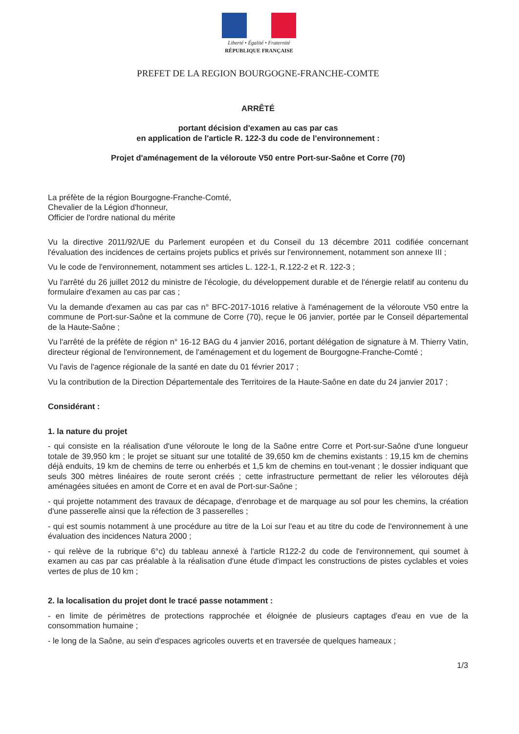Liberté • Égalité • Fraternité
RÉPUBLIQUE FRANÇAISE
PREFET DE LA REGION BOURGOGNE-FRANCHE-COMTE
ARRÊTÉ
portant décision d'examen au cas par cas
en application de l'article R. 122-3 du code de l'environnement :
Projet d'aménagement de la véloroute V50 entre Port-sur-Saône et Corre (70)
La préfète de la région Bourgogne-Franche-Comté,
Chevalier de la Légion d'honneur,
Officier de l'ordre national du mérite
Vu la directive 2011/92/UE du Parlement européen et du Conseil du 13 décembre 2011 codifiée concernant l'évaluation des incidences de certains projets publics et privés sur l'environnement, notamment son annexe III ;
Vu le code de l'environnement, notamment ses articles L. 122-1, R.122-2 et R. 122-3 ;
Vu l'arrêté du 26 juillet 2012 du ministre de l'écologie, du développement durable et de l'énergie relatif au contenu du formulaire d'examen au cas par cas ;
Vu la demande d'examen au cas par cas n° BFC-2017-1016 relative à l'aménagement de la véloroute V50 entre la commune de Port-sur-Saône et la commune de Corre (70), reçue le 06 janvier, portée par le Conseil départemental de la Haute-Saône ;
Vu l'arrêté de la préfète de région n° 16-12 BAG du 4 janvier 2016, portant délégation de signature à M. Thierry Vatin, directeur régional de l'environnement, de l'aménagement et du logement de Bourgogne-Franche-Comté ;
Vu l'avis de l'agence régionale de la santé en date du 01 février 2017 ;
Vu la contribution de la Direction Départementale des Territoires de la Haute-Saône en date du 24 janvier 2017 ;
Considérant :
1. la nature du projet
- qui consiste en la réalisation d'une véloroute le long de la Saône entre Corre et Port-sur-Saône d'une longueur totale de 39,950 km ; le projet se situant sur une totalité de 39,650 km de chemins existants : 19,15 km de chemins déjà enduits, 19 km de chemins de terre ou enherbés et 1,5 km de chemins en tout-venant ; le dossier indiquant que seuls 300 mètres linéaires de route seront créés ; cette infrastructure permettant de relier les véloroutes déjà aménagées situées en amont de Corre et en aval de Port-sur-Saône ;
- qui projette notamment des travaux de décapage, d'enrobage et de marquage au sol pour les chemins, la création d'une passerelle ainsi que la réfection de 3 passerelles ;
- qui est soumis notamment à une procédure au titre de la Loi sur l'eau et au titre du code de l'environnement à une évaluation des incidences Natura 2000 ;
- qui relève de la rubrique 6°c) du tableau annexé à l'article R122-2 du code de l'environnement, qui soumet à examen au cas par cas préalable à la réalisation d'une étude d'impact les constructions de pistes cyclables et voies vertes de plus de 10 km ;
2. la localisation du projet dont le tracé passe notamment :
- en limite de périmètres de protections rapprochée et éloignée de plusieurs captages d'eau en vue de la consommation humaine ;
- le long de la Saône, au sein d'espaces agricoles ouverts et en traversée de quelques hameaux ;
1/3